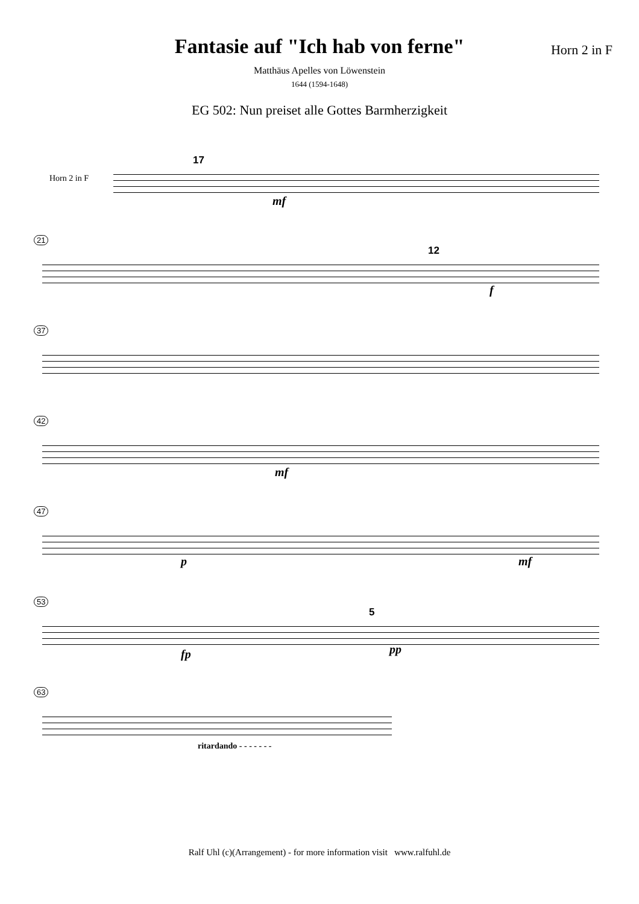Fantasie auf "Ich hab von ferne"
Horn 2 in F
Matthäus Apelles von Löwenstein
1644 (1594-1648)
EG 502: Nun preiset alle Gottes Barmherzigkeit
Horn 2 in F
17
mf
21
12
f
37
42
mf
47
p mf
53
5
fp pp
63
ritardando - - - - - - -
Ralf Uhl (c)(Arrangement) - for more information visit www.ralfuhl.de